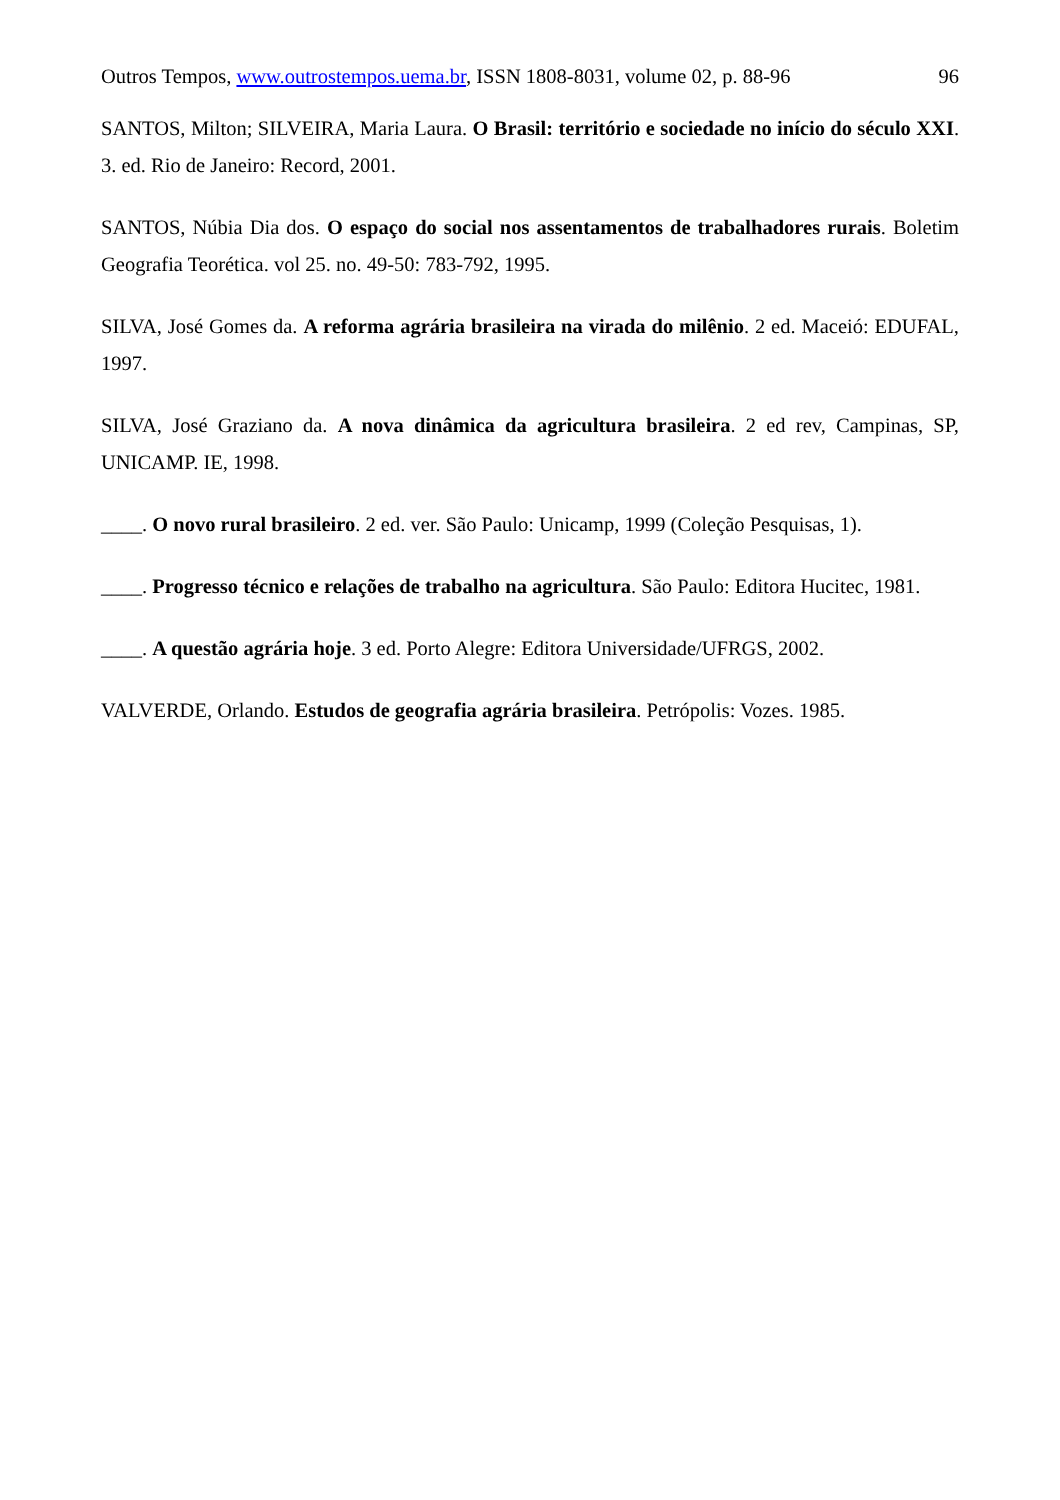Outros Tempos, www.outrostempos.uema.br, ISSN 1808-8031, volume 02, p. 88-96 96
SANTOS, Milton; SILVEIRA, Maria Laura. O Brasil: território e sociedade no início do século XXI. 3. ed. Rio de Janeiro: Record, 2001.
SANTOS, Núbia Dia dos. O espaço do social nos assentamentos de trabalhadores rurais. Boletim Geografia Teorética. vol 25. no. 49-50: 783-792, 1995.
SILVA, José Gomes da. A reforma agrária brasileira na virada do milênio. 2 ed. Maceió: EDUFAL, 1997.
SILVA, José Graziano da. A nova dinâmica da agricultura brasileira. 2 ed rev, Campinas, SP, UNICAMP. IE, 1998.
____. O novo rural brasileiro. 2 ed. ver. São Paulo: Unicamp, 1999 (Coleção Pesquisas, 1).
____. Progresso técnico e relações de trabalho na agricultura. São Paulo: Editora Hucitec, 1981.
____. A questão agrária hoje. 3 ed. Porto Alegre: Editora Universidade/UFRGS, 2002.
VALVERDE, Orlando. Estudos de geografia agrária brasileira. Petrópolis: Vozes. 1985.